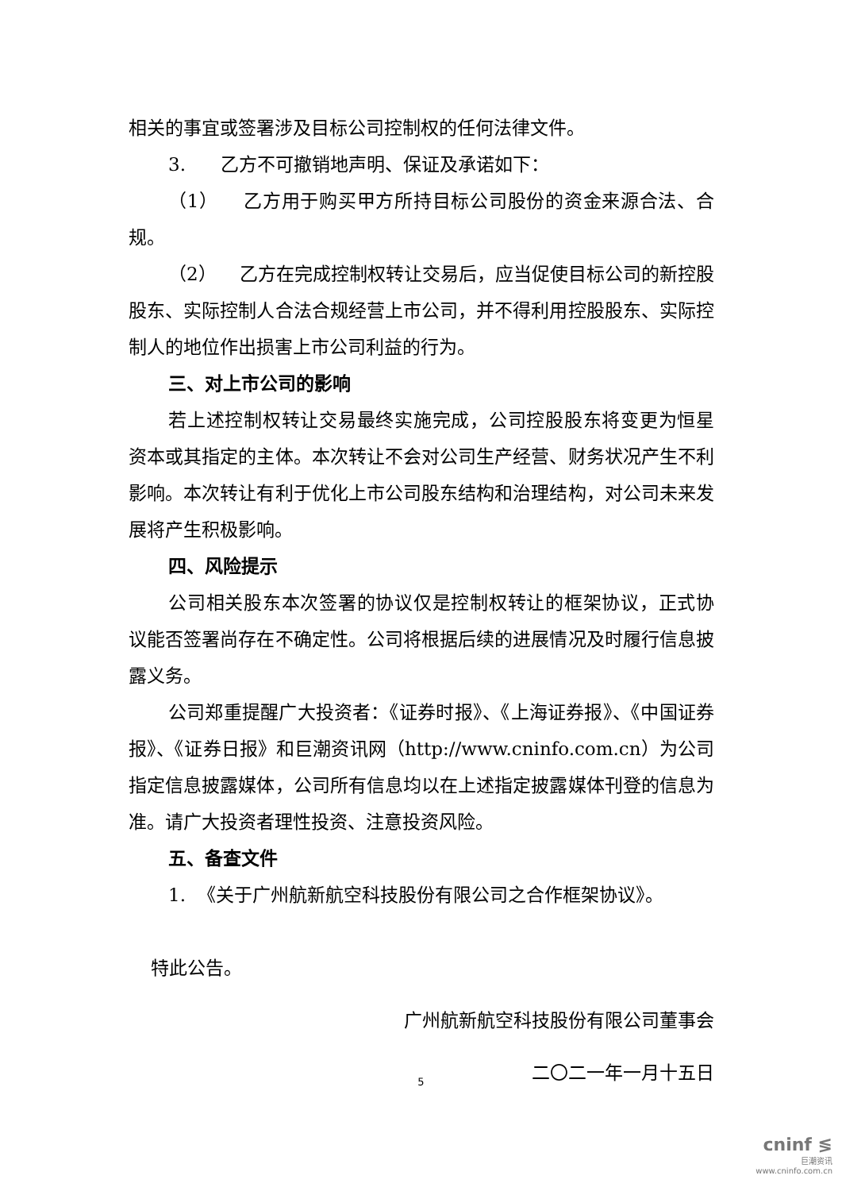相关的事宜或签署涉及目标公司控制权的任何法律文件。
3. 乙方不可撤销地声明、保证及承诺如下：
（1） 乙方用于购买甲方所持目标公司股份的资金来源合法、合规。
（2） 乙方在完成控制权转让交易后，应当促使目标公司的新控股股东、实际控制人合法合规经营上市公司，并不得利用控股股东、实际控制人的地位作出损害上市公司利益的行为。
三、对上市公司的影响
若上述控制权转让交易最终实施完成，公司控股股东将变更为恒星资本或其指定的主体。本次转让不会对公司生产经营、财务状况产生不利影响。本次转让有利于优化上市公司股东结构和治理结构，对公司未来发展将产生积极影响。
四、风险提示
公司相关股东本次签署的协议仅是控制权转让的框架协议，正式协议能否签署尚存在不确定性。公司将根据后续的进展情况及时履行信息披露义务。
公司郑重提醒广大投资者：《证券时报》、《上海证券报》、《中国证券报》、《证券日报》和巨潮资讯网（http://www.cninfo.com.cn）为公司指定信息披露媒体，公司所有信息均以在上述指定披露媒体刊登的信息为准。请广大投资者理性投资、注意投资风险。
五、备查文件
1. 《关于广州航新航空科技股份有限公司之合作框架协议》。
特此公告。
广州航新航空科技股份有限公司董事会
二〇二一年一月十五日
5
cninf ≶
巨潮资讯
www.cninfo.com.cn